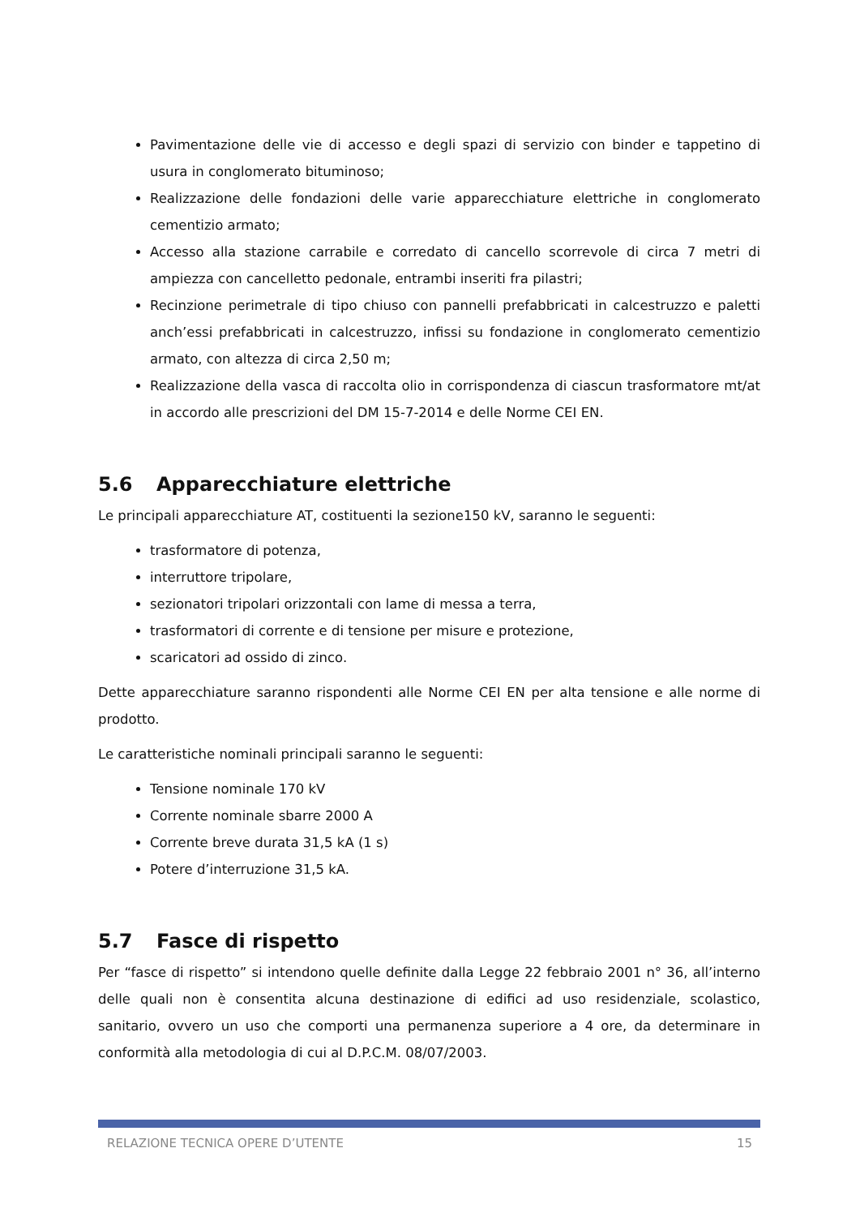Pavimentazione delle vie di accesso e degli spazi di servizio con binder e tappetino di usura in conglomerato bituminoso;
Realizzazione delle fondazioni delle varie apparecchiature elettriche in conglomerato cementizio armato;
Accesso alla stazione carrabile e corredato di cancello scorrevole di circa 7 metri di ampiezza con cancelletto pedonale, entrambi inseriti fra pilastri;
Recinzione perimetrale di tipo chiuso con pannelli prefabbricati in calcestruzzo e paletti anch’essi prefabbricati in calcestruzzo, infissi su fondazione in conglomerato cementizio armato, con altezza di circa 2,50 m;
Realizzazione della vasca di raccolta olio in corrispondenza di ciascun trasformatore mt/at in accordo alle prescrizioni del DM 15-7-2014 e delle Norme CEI EN.
5.6 Apparecchiature elettriche
Le principali apparecchiature AT, costituenti la sezione150 kV, saranno le seguenti:
trasformatore di potenza,
interruttore tripolare,
sezionatori tripolari orizzontali con lame di messa a terra,
trasformatori di corrente e di tensione per misure e protezione,
scaricatori ad ossido di zinco.
Dette apparecchiature saranno rispondenti alle Norme CEI EN per alta tensione e alle norme di prodotto.
Le caratteristiche nominali principali saranno le seguenti:
Tensione nominale 170 kV
Corrente nominale sbarre 2000 A
Corrente breve durata 31,5 kA (1 s)
Potere d’interruzione 31,5 kA.
5.7 Fasce di rispetto
Per “fasce di rispetto” si intendono quelle definite dalla Legge 22 febbraio 2001 n° 36, all’interno delle quali non è consentita alcuna destinazione di edifici ad uso residenziale, scolastico, sanitario, ovvero un uso che comporti una permanenza superiore a 4 ore, da determinare in conformità alla metodologia di cui al D.P.C.M. 08/07/2003.
RELAZIONE TECNICA OPERE D’UTENTE 15